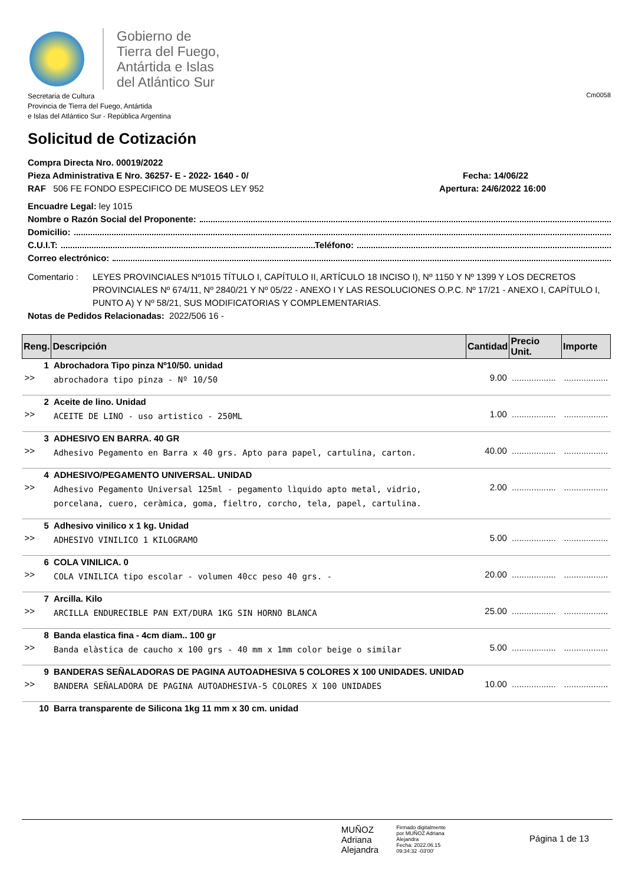Gobierno de
Tierra del Fuego,
Antártida e Islas
del Atlántico Sur
Secretaria de Cultura
Provincia de Tierra del Fuego, Antártida
e Islas del Atlántico Sur - República Argentina
Cm0058
Solicitud de Cotización
Compra Directa Nro. 00019/2022
Pieza Administrativa E Nro. 36257- E - 2022- 1640 - 0/ Fecha: 14/06/22
RAF 506 FE FONDO ESPECIFICO DE MUSEOS LEY 952 Apertura: 24/6/2022 16:00
Encuadre Legal: ley 1015
Nombre o Razón Social del Proponente:
Domicilio:
C.U.I.T: Teléfono:
Correo electrónico:
Comentario : LEYES PROVINCIALES Nº1015 TÍTULO I, CAPÍTULO II, ARTÍCULO 18 INCISO I), Nº 1150 Y Nº 1399 Y LOS DECRETOS PROVINCIALES Nº 674/11, Nº 2840/21 Y Nº 05/22 - ANEXO I Y LAS RESOLUCIONES O.P.C. Nº 17/21 - ANEXO I, CAPÍTULO I, PUNTO A) Y Nº 58/21, SUS MODIFICATORIAS Y COMPLEMENTARIAS.
Notas de Pedidos Relacionadas: 2022/506 16 -
| Reng. | Descripción | Cantidad | Precio Unit. | Importe |
| --- | --- | --- | --- | --- |
| 1 | Abrochadora Tipo pinza Nº10/50. unidad | | | |
| >> | abrochadora tipo pinza - Nº 10/50 | 9.00 | .................. | .................. |
| 2 | Aceite de lino. Unidad | | | |
| >> | ACEITE DE LINO - uso artistico - 250ML | 1.00 | .................. | .................. |
| 3 | ADHESIVO EN BARRA. 40 GR | | | |
| >> | Adhesivo Pegamento en Barra x 40 grs. Apto para papel, cartulina, carton. | 40.00 | .................. | .................. |
| 4 | ADHESIVO/PEGAMENTO UNIVERSAL. UNIDAD | | | |
| >> | Adhesivo Pegamento Universal 125ml - pegamento lìquido apto metal, vidrio, porcelana, cuero, ceràmica, goma, fieltro, corcho, tela, papel, cartulina. | 2.00 | .................. | .................. |
| 5 | Adhesivo vinilico x 1 kg. Unidad | | | |
| >> | ADHESIVO VINILICO 1 KILOGRAMO | 5.00 | .................. | .................. |
| 6 | COLA VINILICA. 0 | | | |
| >> | COLA VINILICA tipo escolar - volumen 40cc peso 40 grs. - | 20.00 | .................. | .................. |
| 7 | Arcilla. Kilo | | | |
| >> | ARCILLA ENDURECIBLE PAN EXT/DURA 1KG SIN HORNO BLANCA | 25.00 | .................. | .................. |
| 8 | Banda elastica fina - 4cm diam.. 100 gr | | | |
| >> | Banda elàstica de caucho x 100 grs - 40 mm x 1mm color beige o similar | 5.00 | .................. | .................. |
| 9 | BANDERAS SEÑALADORAS DE PAGINA AUTOADHESIVA 5 COLORES X 100 UNIDADES. UNIDAD | | | |
| >> | BANDERA SEÑALADORA DE PAGINA AUTOADHESIVA-5 COLORES X 100 UNIDADES | 10.00 | .................. | .................. |
| 10 | Barra transparente de Silicona 1kg 11 mm x 30 cm. unidad | | | |
MUÑOZ
Adriana
Alejandra
Firmado digitalmente
por MUÑOZ Adriana
Alejandra
Fecha: 2022.06.15
09:34:32 -03'00'
Página 1 de 13